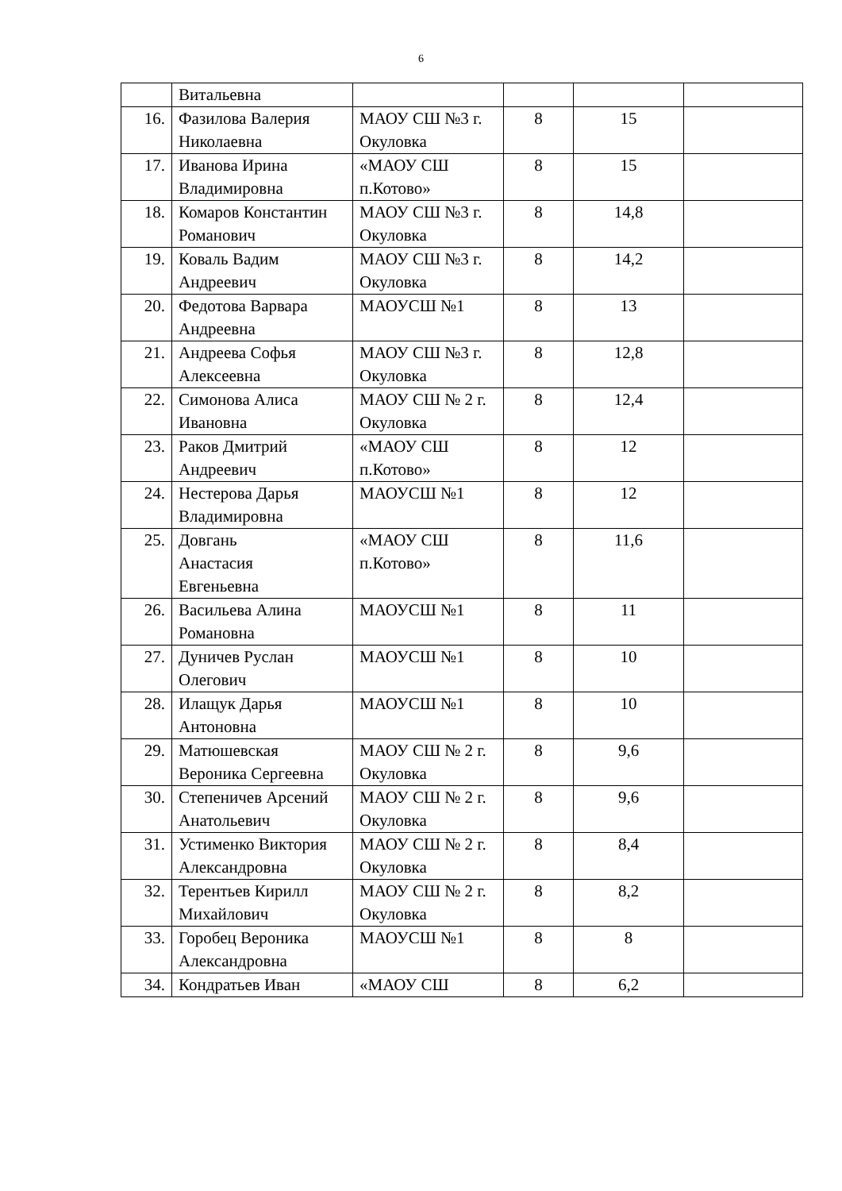6
| | Витальевна | | | | |
| 16. | Фазилова Валерия Николаевна | МАОУ СШ №3 г. Окуловка | 8 | 15 | |
| 17. | Иванова Ирина Владимировна | «МАОУ СШ п.Котово» | 8 | 15 | |
| 18. | Комаров Константин Романович | МАОУ СШ №3 г. Окуловка | 8 | 14,8 | |
| 19. | Коваль Вадим Андреевич | МАОУ СШ №3 г. Окуловка | 8 | 14,2 | |
| 20. | Федотова Варвара Андреевна | МАОУСШ №1 | 8 | 13 | |
| 21. | Андреева Софья Алексеевна | МАОУ СШ №3 г. Окуловка | 8 | 12,8 | |
| 22. | Симонова Алиса Ивановна | МАОУ СШ № 2 г. Окуловка | 8 | 12,4 | |
| 23. | Раков Дмитрий Андреевич | «МАОУ СШ п.Котово» | 8 | 12 | |
| 24. | Нестерова Дарья Владимировна | МАОУСШ №1 | 8 | 12 | |
| 25. | Довгань Анастасия Евгеньевна | «МАОУ СШ п.Котово» | 8 | 11,6 | |
| 26. | Васильева Алина Романовна | МАОУСШ №1 | 8 | 11 | |
| 27. | Дуничев Руслан Олегович | МАОУСШ №1 | 8 | 10 | |
| 28. | Илащук Дарья Антоновна | МАОУСШ №1 | 8 | 10 | |
| 29. | Матюшевская Вероника Сергеевна | МАОУ СШ № 2 г. Окуловка | 8 | 9,6 | |
| 30. | Степеничев Арсений Анатольевич | МАОУ СШ № 2 г. Окуловка | 8 | 9,6 | |
| 31. | Устименко Виктория Александровна | МАОУ СШ № 2 г. Окуловка | 8 | 8,4 | |
| 32. | Терентьев Кирилл Михайлович | МАОУ СШ № 2 г. Окуловка | 8 | 8,2 | |
| 33. | Горобец Вероника Александровна | МАОУСШ №1 | 8 | 8 | |
| 34. | Кондратьев Иван | «МАОУ СШ | 8 | 6,2 | |